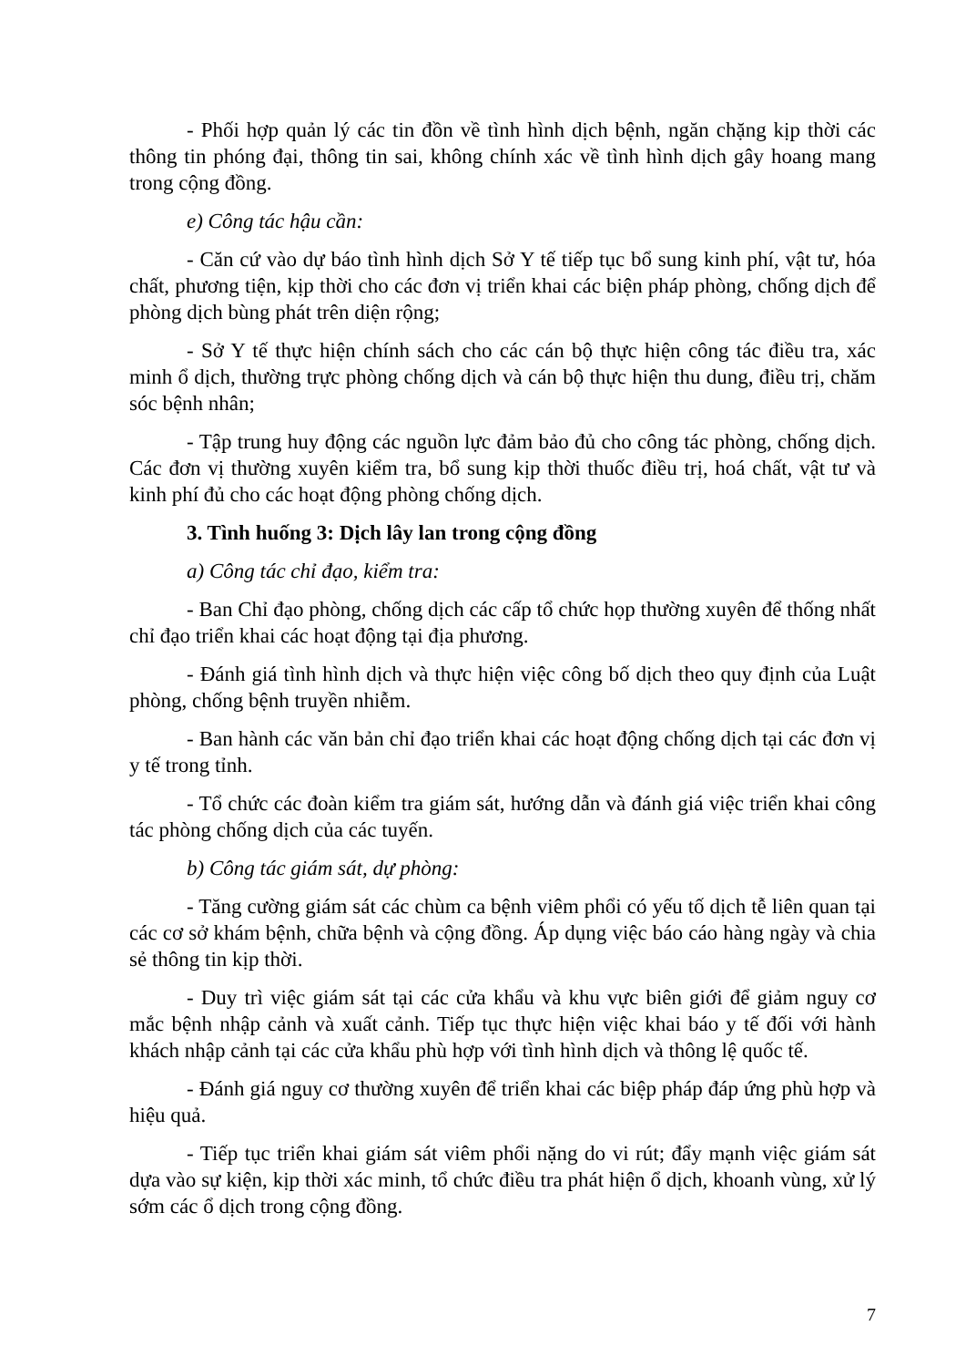- Phối hợp quản lý các tin đồn về tình hình dịch bệnh, ngăn chặng kịp thời các thông tin phóng đại, thông tin sai, không chính xác về tình hình dịch gây hoang mang trong cộng đồng.
e) Công tác hậu cần:
- Căn cứ vào dự báo tình hình dịch Sở Y tế tiếp tục bổ sung kinh phí, vật tư, hóa chất, phương tiện, kịp thời cho các đơn vị triển khai các biện pháp phòng, chống dịch để phòng dịch bùng phát trên diện rộng;
- Sở Y tế thực hiện chính sách cho các cán bộ thực hiện công tác điều tra, xác minh ổ dịch, thường trực phòng chống dịch và cán bộ thực hiện thu dung, điều trị, chăm sóc bệnh nhân;
- Tập trung huy động các nguồn lực đảm bảo đủ cho công tác phòng, chống dịch. Các đơn vị thường xuyên kiểm tra, bổ sung kịp thời thuốc điều trị, hoá chất, vật tư và kinh phí đủ cho các hoạt động phòng chống dịch.
3. Tình huống 3: Dịch lây lan trong cộng đồng
a) Công tác chỉ đạo, kiểm tra:
- Ban Chỉ đạo phòng, chống dịch các cấp tổ chức họp thường xuyên để thống nhất chỉ đạo triển khai các hoạt động tại địa phương.
- Đánh giá tình hình dịch và thực hiện việc công bố dịch theo quy định của Luật phòng, chống bệnh truyền nhiễm.
- Ban hành các văn bản chỉ đạo triển khai các hoạt động chống dịch tại các đơn vị y tế trong tỉnh.
- Tổ chức các đoàn kiểm tra giám sát, hướng dẫn và đánh giá việc triển khai công tác phòng chống dịch của các tuyến.
b) Công tác giám sát, dự phòng:
- Tăng cường giám sát các chùm ca bệnh viêm phổi có yếu tố dịch tễ liên quan tại các cơ sở khám bệnh, chữa bệnh và cộng đồng. Áp dụng việc báo cáo hàng ngày và chia sẻ thông tin kịp thời.
- Duy trì việc giám sát tại các cửa khẩu và khu vực biên giới để giảm nguy cơ mắc bệnh nhập cảnh và xuất cảnh. Tiếp tục thực hiện việc khai báo y tế đối với hành khách nhập cảnh tại các cửa khẩu phù hợp với tình hình dịch và thông lệ quốc tế.
- Đánh giá nguy cơ thường xuyên để triển khai các biệp pháp đáp ứng phù hợp và hiệu quả.
- Tiếp tục triển khai giám sát viêm phổi nặng do vi rút; đẩy mạnh việc giám sát dựa vào sự kiện, kịp thời xác minh, tổ chức điều tra phát hiện ổ dịch, khoanh vùng, xử lý sớm các ổ dịch trong cộng đồng.
7